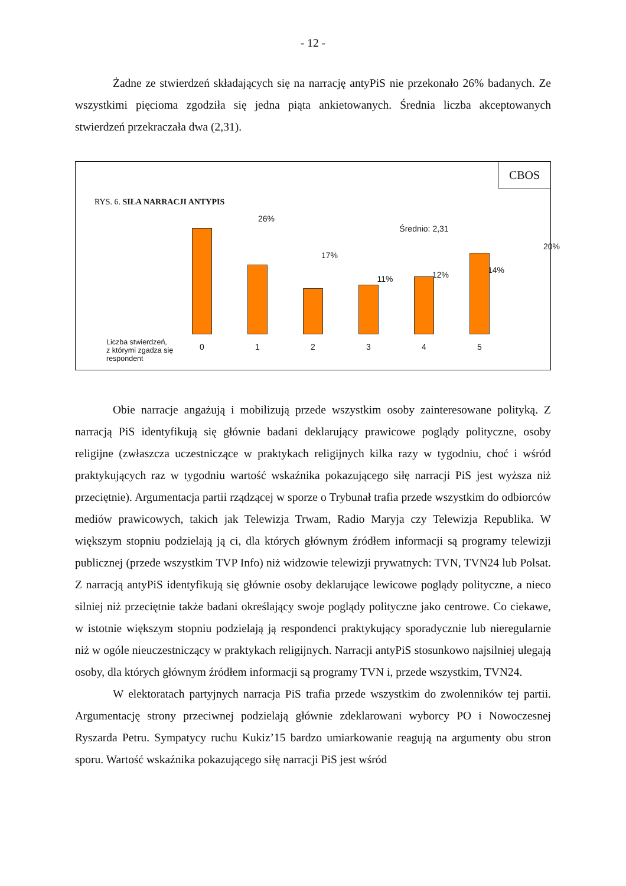- 12 -
Żadne ze stwierdzeń składających się na narrację antyPiS nie przekonało 26% badanych. Ze wszystkimi pięcioma zgodziła się jedna piąta ankietowanych. Średnia liczba akceptowanych stwierdzeń przekraczała dwa (2,31).
CBOS
RYS. 6. SIŁA NARRACJI ANTYPIS
26%
Średnio: 2,31
17%
11% 12% 14%
20%
Liczba stwierdzeń,
z którymi zgadza się
respondent
0 1 2 3 4 5
Obie narracje angażują i mobilizują przede wszystkim osoby zainteresowane polityką. Z narracją PiS identyfikują się głównie badani deklarujący prawicowe poglądy polityczne, osoby religijne (zwłaszcza uczestniczące w praktykach religijnych kilka razy w tygodniu, choć i wśród praktykujących raz w tygodniu wartość wskaźnika pokazującego siłę narracji PiS jest wyższa niż przeciętnie). Argumentacja partii rządzącej w sporze o Trybunał trafia przede wszystkim do odbiorców mediów prawicowych, takich jak Telewizja Trwam, Radio Maryja czy Telewizja Republika. W większym stopniu podzielają ją ci, dla których głównym źródłem informacji są programy telewizji publicznej (przede wszystkim TVP Info) niż widzowie telewizji prywatnych: TVN, TVN24 lub Polsat. Z narracją antyPiS identyfikują się głównie osoby deklarujące lewicowe poglądy polityczne, a nieco silniej niż przeciętnie także badani określający swoje poglądy polityczne jako centrowe. Co ciekawe, w istotnie większym stopniu podzielają ją respondenci praktykujący sporadycznie lub nieregularnie niż w ogóle nieuczestniczący w praktykach religijnych. Narracji antyPiS stosunkowo najsilniej ulegają osoby, dla których głównym źródłem informacji są programy TVN i, przede wszystkim, TVN24.
W elektoratach partyjnych narracja PiS trafia przede wszystkim do zwolenników tej partii. Argumentację strony przeciwnej podzielają głównie zdeklarowani wyborcy PO i Nowoczesnej Ryszarda Petru. Sympatycy ruchu Kukiz’15 bardzo umiarkowanie reagują na argumenty obu stron sporu. Wartość wskaźnika pokazującego siłę narracji PiS jest wśród